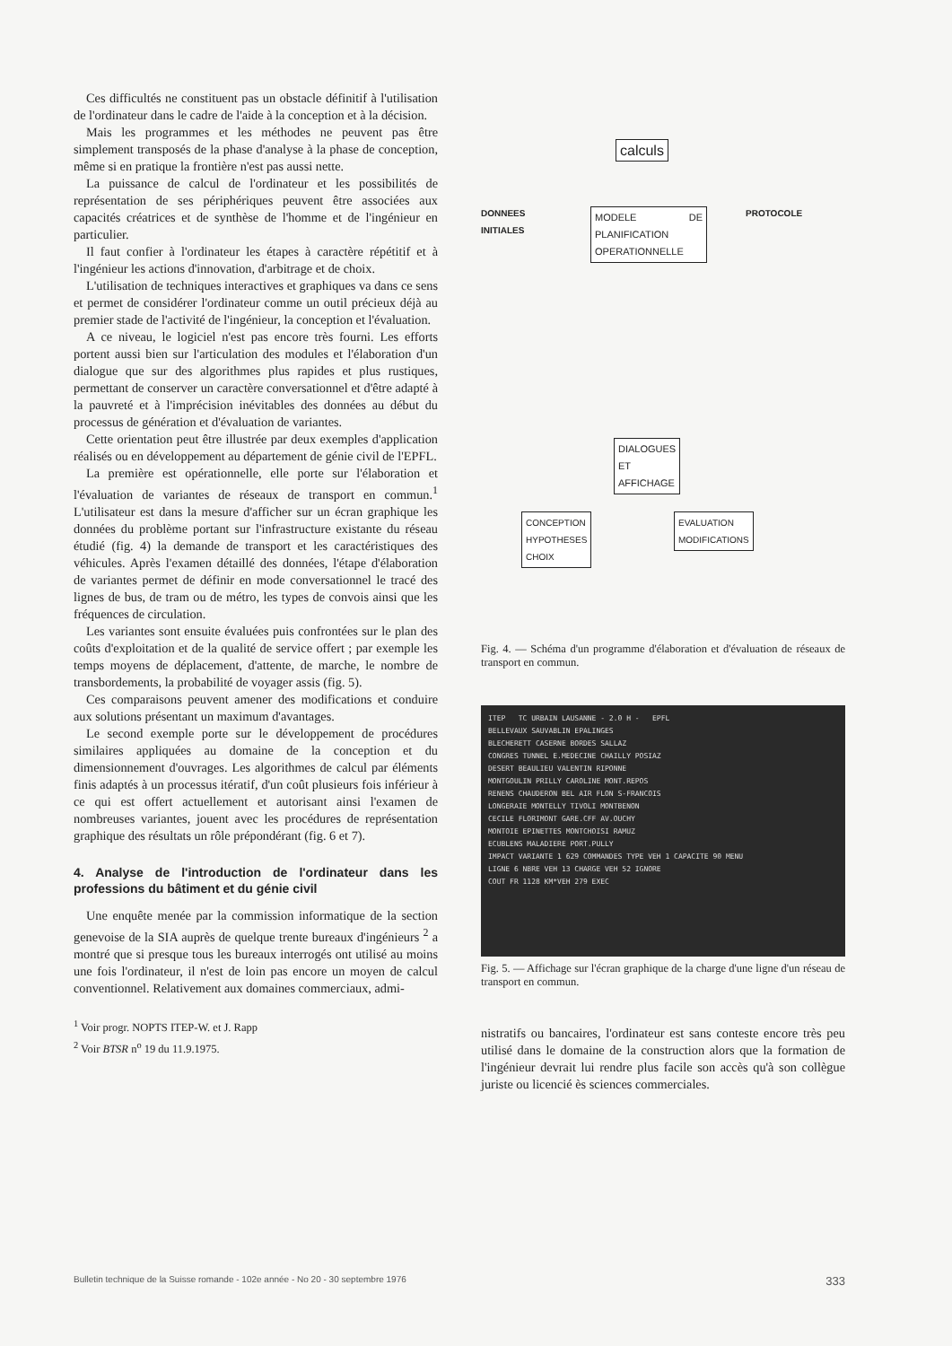Ces difficultés ne constituent pas un obstacle définitif à l'utilisation de l'ordinateur dans le cadre de l'aide à la conception et à la décision.
Mais les programmes et les méthodes ne peuvent pas être simplement transposés de la phase d'analyse à la phase de conception, même si en pratique la frontière n'est pas aussi nette.
La puissance de calcul de l'ordinateur et les possibilités de représentation de ses périphériques peuvent être associées aux capacités créatrices et de synthèse de l'homme et de l'ingénieur en particulier.
Il faut confier à l'ordinateur les étapes à caractère répétitif et à l'ingénieur les actions d'innovation, d'arbitrage et de choix.
L'utilisation de techniques interactives et graphiques va dans ce sens et permet de considérer l'ordinateur comme un outil précieux déjà au premier stade de l'activité de l'ingénieur, la conception et l'évaluation.
A ce niveau, le logiciel n'est pas encore très fourni. Les efforts portent aussi bien sur l'articulation des modules et l'élaboration d'un dialogue que sur des algorithmes plus rapides et plus rustiques, permettant de conserver un caractère conversationnel et d'être adapté à la pauvreté et à l'imprécision inévitables des données au début du processus de génération et d'évaluation de variantes.
Cette orientation peut être illustrée par deux exemples d'application réalisés ou en développement au département de génie civil de l'EPFL.
La première est opérationnelle, elle porte sur l'élaboration et l'évaluation de variantes de réseaux de transport en commun.<sup>1</sup> L'utilisateur est dans la mesure d'afficher sur un écran graphique les données du problème portant sur l'infrastructure existante du réseau étudié (fig. 4) la demande de transport et les caractéristiques des véhicules. Après l'examen détaillé des données, l'étape d'élaboration de variantes permet de définir en mode conversationnel le tracé des lignes de bus, de tram ou de métro, les types de convois ainsi que les fréquences de circulation.
Les variantes sont ensuite évaluées puis confrontées sur le plan des coûts d'exploitation et de la qualité de service offert ; par exemple les temps moyens de déplacement, d'attente, de marche, le nombre de transbordements, la probabilité de voyager assis (fig. 5).
Ces comparaisons peuvent amener des modifications et conduire aux solutions présentant un maximum d'avantages.
Le second exemple porte sur le développement de procédures similaires appliquées au domaine de la conception et du dimensionnement d'ouvrages. Les algorithmes de calcul par éléments finis adaptés à un processus itératif, d'un coût plusieurs fois inférieur à ce qui est offert actuellement et autorisant ainsi l'examen de nombreuses variantes, jouent avec les procédures de représentation graphique des résultats un rôle prépondérant (fig. 6 et 7).
4. Analyse de l'introduction de l'ordinateur dans les professions du bâtiment et du génie civil
Une enquête menée par la commission informatique de la section genevoise de la SIA auprès de quelque trente bureaux d'ingénieurs <sup>2</sup> a montré que si presque tous les bureaux interrogés ont utilisé au moins une fois l'ordinateur, il n'est de loin pas encore un moyen de calcul conventionnel. Relativement aux domaines commerciaux, admi-
<sup>1</sup> Voir progr. NOPTS ITEP-W. et J. Rapp
<sup>2</sup> Voir BTSR n<sup>o</sup> 19 du 11.9.1975.
calculs
DONNEES
INITIALES
MODELE DE PLANIFICATION OPERATIONNELLE
PROTOCOLE
DIALOGUES
ET
AFFICHAGE
CONCEPTION
HYPOTHESES
CHOIX
EVALUATION
MODIFICATIONS
Fig. 4. — Schéma d'un programme d'élaboration et d'évaluation de réseaux de transport en commun.
ITEP TC URBAIN LAUSANNE - 2.0 H - EPFL
BELLEVAUX SAUVABLIN EPALINGES
BLECHERETT CASERNE BORDES SALLAZ
CONGRES TUNNEL E.MEDECINE CHAILLY POSIAZ
DESERT BEAULIEU VALENTIN RIPONNE
MONTGOULIN PRILLY CAROLINE MONT.REPOS
RENENS CHAUDERON BEL AIR FLON S-FRANCOIS
LONGERAIE MONTELLY TIVOLI MONTBENON
CECILE FLORIMONT GARE.CFF AV.OUCHY
MONTOIE EPINETTES MONTCHOISI RAMUZ
ECUBLENS MALADIERE PORT.PULLY
IMPACT VARIANTE 1 629 COMMANDES TYPE VEH 1 CAPACITE 90 MENU
LIGNE 6 NBRE VEH 13 CHARGE VEH 52 IGNORE
COUT FR 1128 KM*VEH 279 EXEC
Fig. 5. — Affichage sur l'écran graphique de la charge d'une ligne d'un réseau de transport en commun.
nistratifs ou bancaires, l'ordinateur est sans conteste encore très peu utilisé dans le domaine de la construction alors que la formation de l'ingénieur devrait lui rendre plus facile son accès qu'à son collègue juriste ou licencié ès sciences commerciales.
Bulletin technique de la Suisse romande - 102e année - No 20 - 30 septembre 1976 333